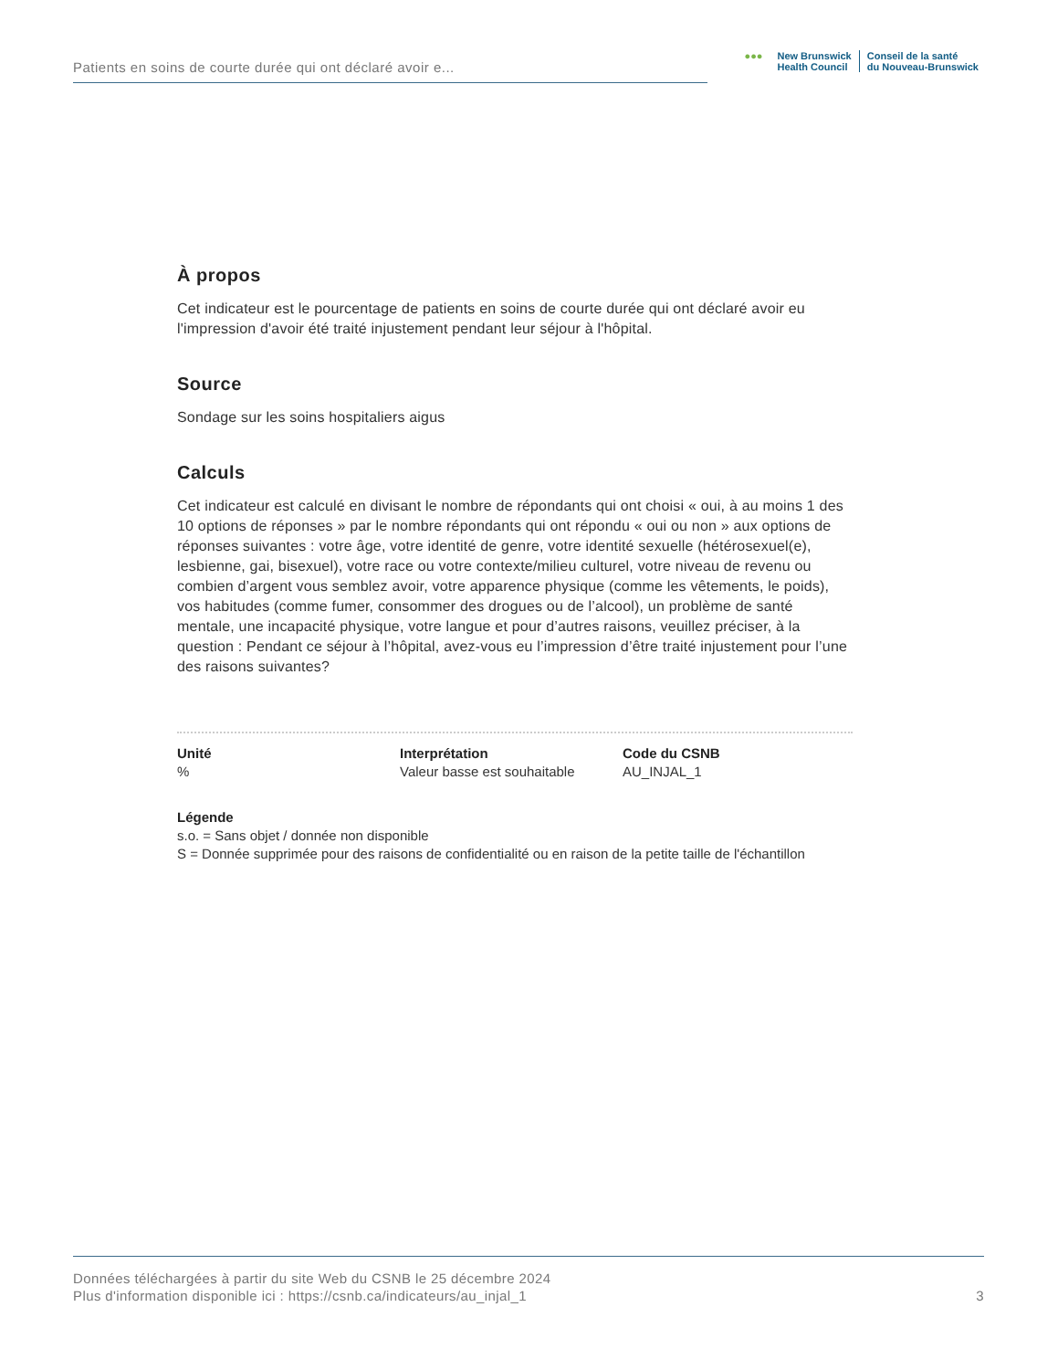Patients en soins de courte durée qui ont déclaré avoir e...
●●● New Brunswick
Health Council
Conseil de la santé
du Nouveau-Brunswick
À propos
Cet indicateur est le pourcentage de patients en soins de courte durée qui ont déclaré avoir eu l'impression d'avoir été traité injustement pendant leur séjour à l'hôpital.
Source
Sondage sur les soins hospitaliers aigus
Calculs
Cet indicateur est calculé en divisant le nombre de répondants qui ont choisi « oui, à au moins 1 des 10 options de réponses » par le nombre répondants qui ont répondu « oui ou non » aux options de réponses suivantes : votre âge, votre identité de genre, votre identité sexuelle (hétérosexuel(e), lesbienne, gai, bisexuel), votre race ou votre contexte/milieu culturel, votre niveau de revenu ou combien d’argent vous semblez avoir, votre apparence physique (comme les vêtements, le poids), vos habitudes (comme fumer, consommer des drogues ou de l’alcool), un problème de santé mentale, une incapacité physique, votre langue et pour d’autres raisons, veuillez préciser, à la question : Pendant ce séjour à l’hôpital, avez-vous eu l’impression d’être traité injustement pour l’une des raisons suivantes?
Unité
%
Interprétation
Valeur basse est souhaitable
Code du CSNB
AU_INJAL_1
Légende
s.o. = Sans objet / donnée non disponible
S = Donnée supprimée pour des raisons de confidentialité ou en raison de la petite taille de l'échantillon
Données téléchargées à partir du site Web du CSNB le 25 décembre 2024
Plus d'information disponible ici : https://csnb.ca/indicateurs/au_injal_1
3